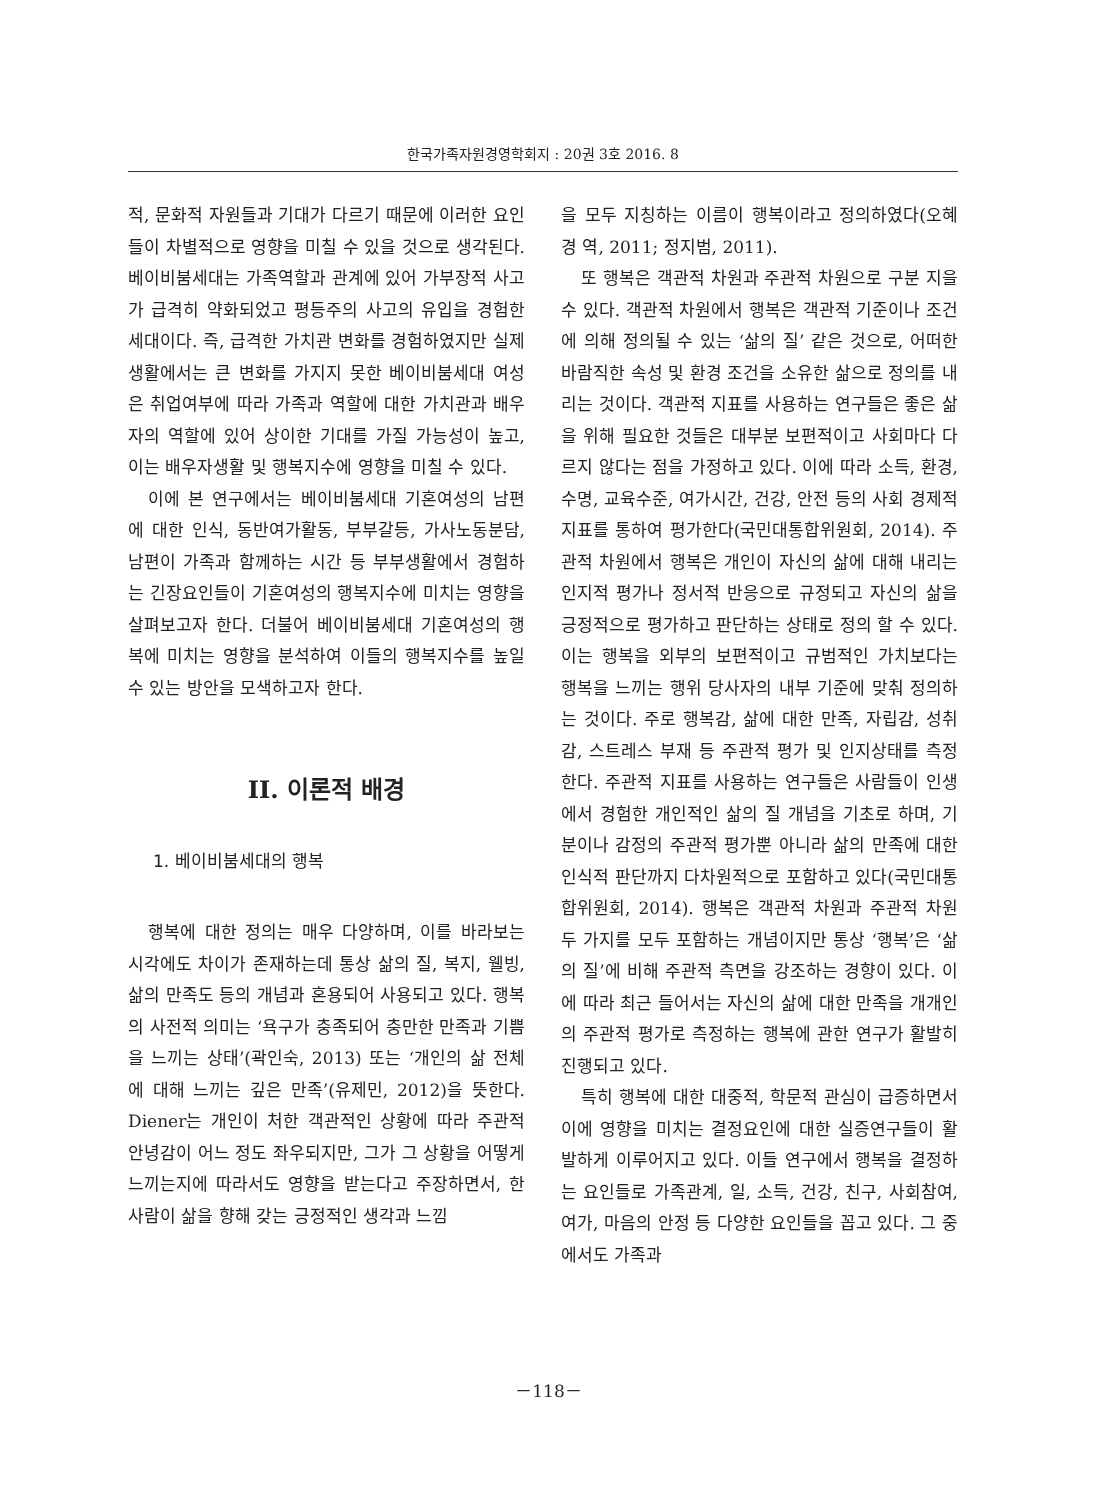한국가족자원경영학회지 : 20권 3호 2016. 8
적, 문화적 자원들과 기대가 다르기 때문에 이러한 요인들이 차별적으로 영향을 미칠 수 있을 것으로 생각된다. 베이비붐세대는 가족역할과 관계에 있어 가부장적 사고가 급격히 약화되었고 평등주의 사고의 유입을 경험한 세대이다. 즉, 급격한 가치관 변화를 경험하였지만 실제 생활에서는 큰 변화를 가지지 못한 베이비붐세대 여성은 취업여부에 따라 가족과 역할에 대한 가치관과 배우자의 역할에 있어 상이한 기대를 가질 가능성이 높고, 이는 배우자생활 및 행복지수에 영향을 미칠 수 있다.
이에 본 연구에서는 베이비붐세대 기혼여성의 남편에 대한 인식, 동반여가활동, 부부갈등, 가사노동분담, 남편이 가족과 함께하는 시간 등 부부생활에서 경험하는 긴장요인들이 기혼여성의 행복지수에 미치는 영향을 살펴보고자 한다. 더불어 베이비붐세대 기혼여성의 행복에 미치는 영향을 분석하여 이들의 행복지수를 높일 수 있는 방안을 모색하고자 한다.
II. 이론적 배경
1. 베이비붐세대의 행복
행복에 대한 정의는 매우 다양하며, 이를 바라보는 시각에도 차이가 존재하는데 통상 삶의 질, 복지, 웰빙, 삶의 만족도 등의 개념과 혼용되어 사용되고 있다. 행복의 사전적 의미는 ‘욕구가 충족되어 충만한 만족과 기쁨을 느끼는 상태’(곽인숙, 2013) 또는 ‘개인의 삶 전체에 대해 느끼는 깊은 만족’(유제민, 2012)을 뜻한다. Diener는 개인이 처한 객관적인 상황에 따라 주관적 안녕감이 어느 정도 좌우되지만, 그가 그 상황을 어떻게 느끼는지에 따라서도 영향을 받는다고 주장하면서, 한사람이 삶을 향해 갖는 긍정적인 생각과 느낌
을 모두 지칭하는 이름이 행복이라고 정의하였다(오혜경 역, 2011; 정지범, 2011).
또 행복은 객관적 차원과 주관적 차원으로 구분 지을 수 있다. 객관적 차원에서 행복은 객관적 기준이나 조건에 의해 정의될 수 있는 ‘삶의 질’ 같은 것으로, 어떠한 바람직한 속성 및 환경 조건을 소유한 삶으로 정의를 내리는 것이다. 객관적 지표를 사용하는 연구들은 좋은 삶을 위해 필요한 것들은 대부분 보편적이고 사회마다 다르지 않다는 점을 가정하고 있다. 이에 따라 소득, 환경, 수명, 교육수준, 여가시간, 건강, 안전 등의 사회 경제적 지표를 통하여 평가한다(국민대통합위원회, 2014). 주관적 차원에서 행복은 개인이 자신의 삶에 대해 내리는 인지적 평가나 정서적 반응으로 규정되고 자신의 삶을 긍정적으로 평가하고 판단하는 상태로 정의 할 수 있다. 이는 행복을 외부의 보편적이고 규범적인 가치보다는 행복을 느끼는 행위 당사자의 내부 기준에 맞춰 정의하는 것이다. 주로 행복감, 삶에 대한 만족, 자립감, 성취감, 스트레스 부재 등 주관적 평가 및 인지상태를 측정한다. 주관적 지표를 사용하는 연구들은 사람들이 인생에서 경험한 개인적인 삶의 질 개념을 기초로 하며, 기분이나 감정의 주관적 평가뿐 아니라 삶의 만족에 대한 인식적 판단까지 다차원적으로 포함하고 있다(국민대통합위원회, 2014). 행복은 객관적 차원과 주관적 차원 두 가지를 모두 포함하는 개념이지만 통상 ‘행복’은 ‘삶의 질’에 비해 주관적 측면을 강조하는 경향이 있다. 이에 따라 최근 들어서는 자신의 삶에 대한 만족을 개개인의 주관적 평가로 측정하는 행복에 관한 연구가 활발히 진행되고 있다.
특히 행복에 대한 대중적, 학문적 관심이 급증하면서 이에 영향을 미치는 결정요인에 대한 실증연구들이 활발하게 이루어지고 있다. 이들 연구에서 행복을 결정하는 요인들로 가족관계, 일, 소득, 건강, 친구, 사회참여, 여가, 마음의 안정 등 다양한 요인들을 꼽고 있다. 그 중에서도 가족과
－118－